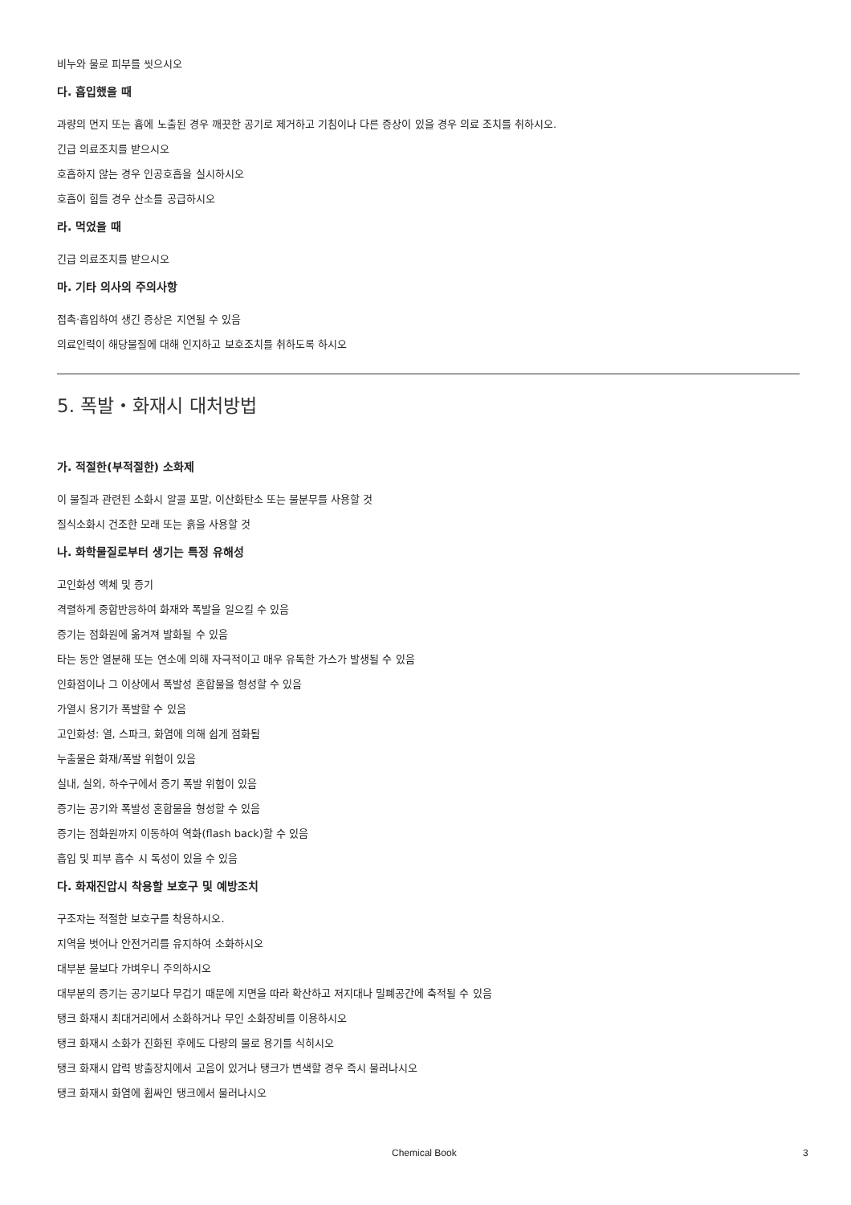비누와 물로 피부를 씻으시오
다. 흡입했을 때
과량의 먼지 또는 흄에 노출된 경우 깨끗한 공기로 제거하고 기침이나 다른 증상이 있을 경우 의료 조치를 취하시오.
긴급 의료조치를 받으시오
호흡하지 않는 경우 인공호흡을 실시하시오
호흡이 힘들 경우 산소를 공급하시오
라. 먹었을 때
긴급 의료조치를 받으시오
마. 기타 의사의 주의사항
접촉·흡입하여 생긴 증상은 지연될 수 있음
의료인력이 해당물질에 대해 인지하고 보호조치를 취하도록 하시오
5. 폭발・화재시 대처방법
가. 적절한(부적절한) 소화제
이 물질과 관련된 소화시 알콜 포말, 이산화탄소 또는 물분무를 사용할 것
질식소화시 건조한 모래 또는 흙을 사용할 것
나. 화학물질로부터 생기는 특정 유해성
고인화성 액체 및 증기
격렬하게 중합반응하여 화재와 폭발을 일으킬 수 있음
증기는 점화원에 옮겨져 발화될 수 있음
타는 동안 열분해 또는 연소에 의해 자극적이고 매우 유독한 가스가 발생될 수 있음
인화점이나 그 이상에서 폭발성 혼합물을 형성할 수 있음
가열시 용기가 폭발할 수 있음
고인화성: 열, 스파크, 화염에 의해 쉽게 점화됨
누출물은 화재/폭발 위험이 있음
실내, 실외, 하수구에서 증기 폭발 위험이 있음
증기는 공기와 폭발성 혼합물을 형성할 수 있음
증기는 점화원까지 이동하여 역화(flash back)할 수 있음
흡입 및 피부 흡수 시 독성이 있을 수 있음
다. 화재진압시 착용할 보호구 및 예방조치
구조자는 적절한 보호구를 착용하시오.
지역을 벗어나 안전거리를 유지하여 소화하시오
대부분 물보다 가벼우니 주의하시오
대부분의 증기는 공기보다 무겁기 때문에 지면을 따라 확산하고 저지대나 밀폐공간에 축적될 수 있음
탱크 화재시 최대거리에서 소화하거나 무인 소화장비를 이용하시오
탱크 화재시 소화가 진화된 후에도 다량의 물로 용기를 식히시오
탱크 화재시 압력 방출장치에서 고음이 있거나 탱크가 변색할 경우 즉시 물러나시오
탱크 화재시 화염에 휩싸인 탱크에서 물러나시오
Chemical Book 3